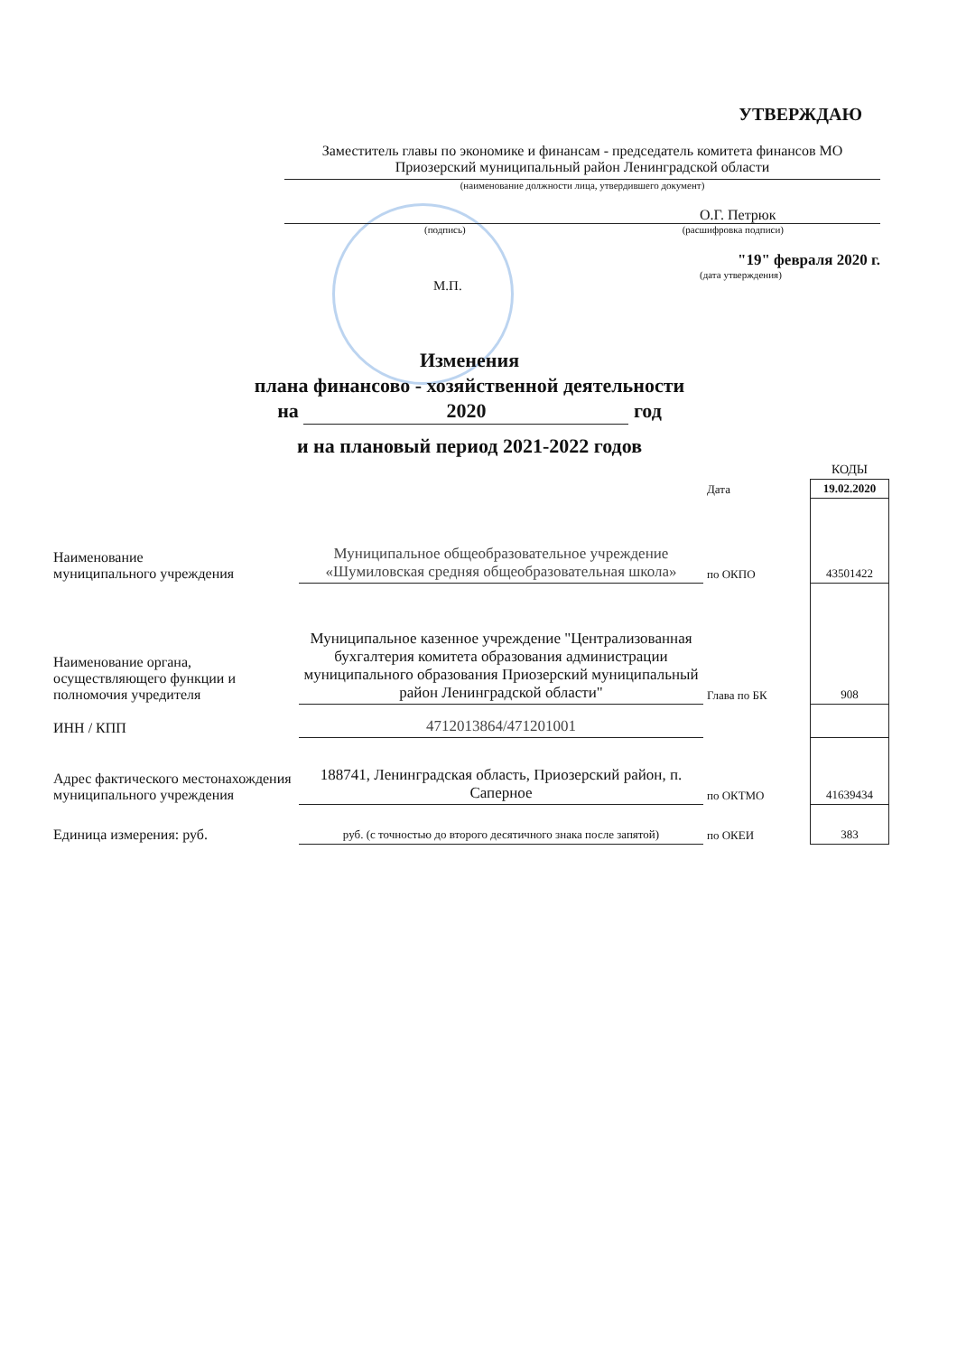УТВЕРЖДАЮ
Заместитель главы по экономике и финансам - председатель комитета финансов МО Приозерский муниципальный район Ленинградской области
(наименование должности лица, утвердившего документ)
О.Г. Петрюк
(подпись) (расшифровка подписи)
"19" февраля 2020 г.
(дата утверждения)
М.П.
Изменения
плана финансово - хозяйственной деятельности
на 2020 год
и на плановый период 2021-2022 годов
| | | | КОДЫ |
| | | Дата | 19.02.2020 |
| Наименование муниципального учреждения | Муниципальное общеобразовательное учреждение «Шумиловская средняя общеобразовательная школа» | по ОКПО | 43501422 |
| Наименование органа, осуществляющего функции и полномочия учредителя | Муниципальное казенное учреждение "Централизованная бухгалтерия комитета образования администрации муниципального образования Приозерский муниципальный район Ленинградской области" | Глава по БК | 908 |
| ИНН / КПП | 4712013864/471201001 | | |
| Адрес фактического местонахождения муниципального учреждения | 188741, Ленинградская область, Приозерский район, п. Саперное | по ОКТМО | 41639434 |
| Единица измерения: руб. | руб. (с точностью до второго десятичного знака после запятой) | по ОКЕИ | 383 |